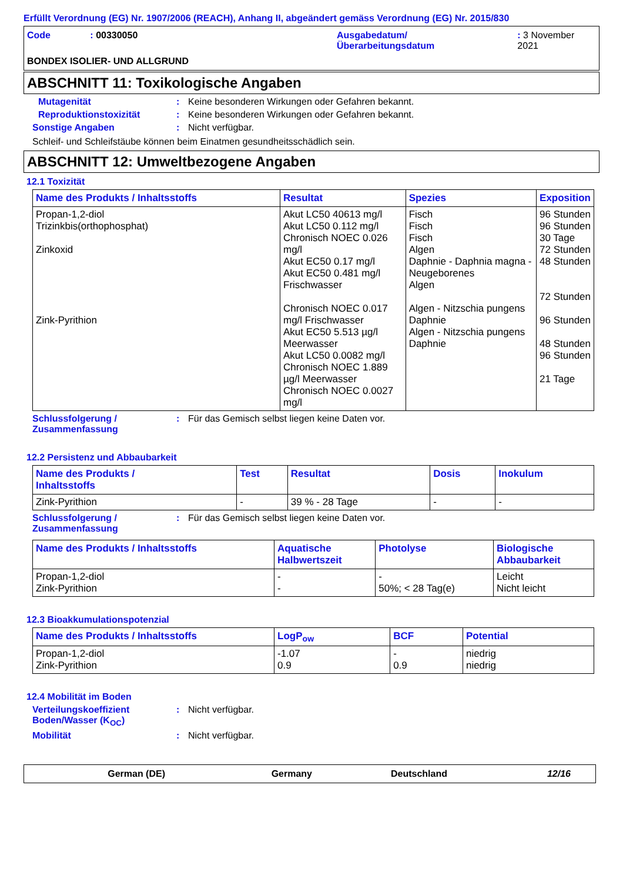Erfüllt Verordnung (EG) Nr. 1907/2006 (REACH), Anhang II, abgeändert gemäss Verordnung (EG) Nr. 2015/830
Code : 00330050 Ausgabedatum/
Überarbeitungsdatum
: 3 November 2021
BONDEX ISOLIER- UND ALLGRUND
ABSCHNITT 11: Toxikologische Angaben
Mutagenität : Keine besonderen Wirkungen oder Gefahren bekannt.
Reproduktionstoxizität : Keine besonderen Wirkungen oder Gefahren bekannt.
Sonstige Angaben : Nicht verfügbar.
Schleif- und Schleifstäube können beim Einatmen gesundheitsschädlich sein.
ABSCHNITT 12: Umweltbezogene Angaben
12.1 Toxizität
| Name des Produkts / Inhaltsstoffs | Resultat | Spezies | Exposition |
| --- | --- | --- | --- |
| Propan-1,2-diol Trizinkbis(orthophosphat) Zinkoxid Zink-Pyrithion | Akut LC50 40613 mg/l Akut LC50 0.112 mg/l Chronisch NOEC 0.026 mg/l Akut EC50 0.17 mg/l Akut EC50 0.481 mg/l Frischwasser Chronisch NOEC 0.017 mg/l Frischwasser Akut EC50 5.513 µg/l Meerwasser Akut LC50 0.0082 mg/l Chronisch NOEC 1.889 µg/l Meerwasser Chronisch NOEC 0.0027 mg/l | Fisch Fisch Fisch Algen Daphnie - Daphnia magna - Neugeborenes Algen Algen - Nitzschia pungens Daphnie Algen - Nitzschia pungens Daphnie | 96 Stunden 96 Stunden 30 Tage 72 Stunden 48 Stunden 72 Stunden 96 Stunden 48 Stunden 96 Stunden 21 Tage |
Schlussfolgerung /
Zusammenfassung
: Für das Gemisch selbst liegen keine Daten vor.
12.2 Persistenz und Abbaubarkeit
| Name des Produkts / Inhaltsstoffs | Test | Resultat | Dosis | Inokulum |
| --- | --- | --- | --- | --- |
| Zink-Pyrithion | - | 39 % - 28 Tage | - | - |
Schlussfolgerung /
Zusammenfassung
: Für das Gemisch selbst liegen keine Daten vor.
| Name des Produkts / Inhaltsstoffs | Aquatische Halbwertszeit | Photolyse | Biologische Abbaubarkeit |
| --- | --- | --- | --- |
| Propan-1,2-diol Zink-Pyrithion | - - | - 50%; < 28 Tag(e) | Leicht Nicht leicht |
12.3 Bioakkumulationspotenzial
| Name des Produkts / Inhaltsstoffs | LogP<sub>ow</sub> | BCF | Potential |
| --- | --- | --- | --- |
| Propan-1,2-diol Zink-Pyrithion | -1.07 0.9 | - 0.9 | niedrig niedrig |
12.4 Mobilität im Boden
Verteilungskoeffizient
Boden/Wasser (K<sub>OC</sub>)
: Nicht verfügbar.
Mobilität : Nicht verfügbar.
German (DE) Germany Deutschland 12/16